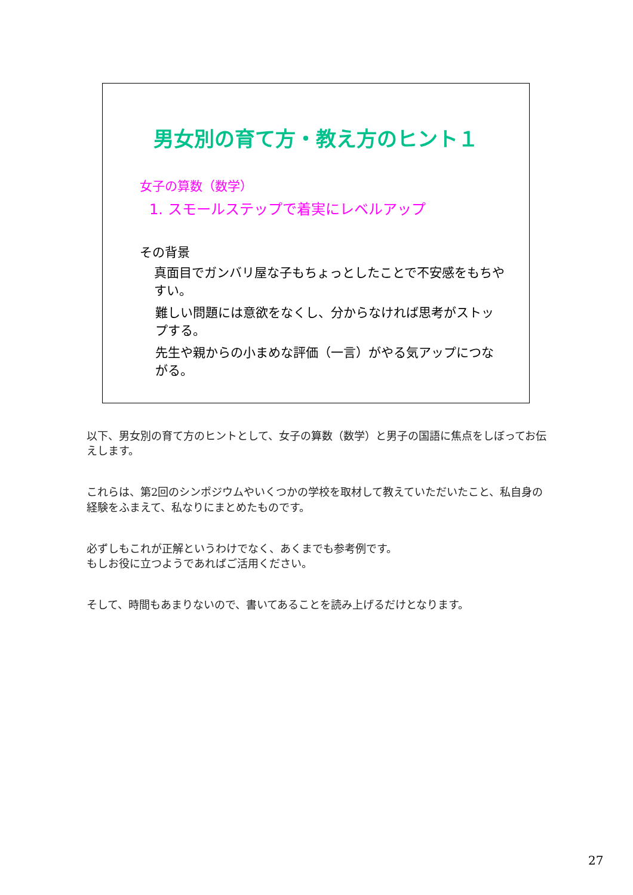男女別の育て方・教え方のヒント１
女子の算数（数学）
1. スモールステップで着実にレベルアップ
その背景
真面目でガンバリ屋な子もちょっとしたことで不安感をもちやすい。
難しい問題には意欲をなくし、分からなければ思考がストップする。
先生や親からの小まめな評価（一言）がやる気アップにつながる。
以下、男女別の育て方のヒントとして、女子の算数（数学）と男子の国語に焦点をしぼってお伝えします。
これらは、第2回のシンポジウムやいくつかの学校を取材して教えていただいたこと、私自身の経験をふまえて、私なりにまとめたものです。
必ずしもこれが正解というわけでなく、あくまでも参考例です。
もしお役に立つようであればご活用ください。
そして、時間もあまりないので、書いてあることを読み上げるだけとなります。
27